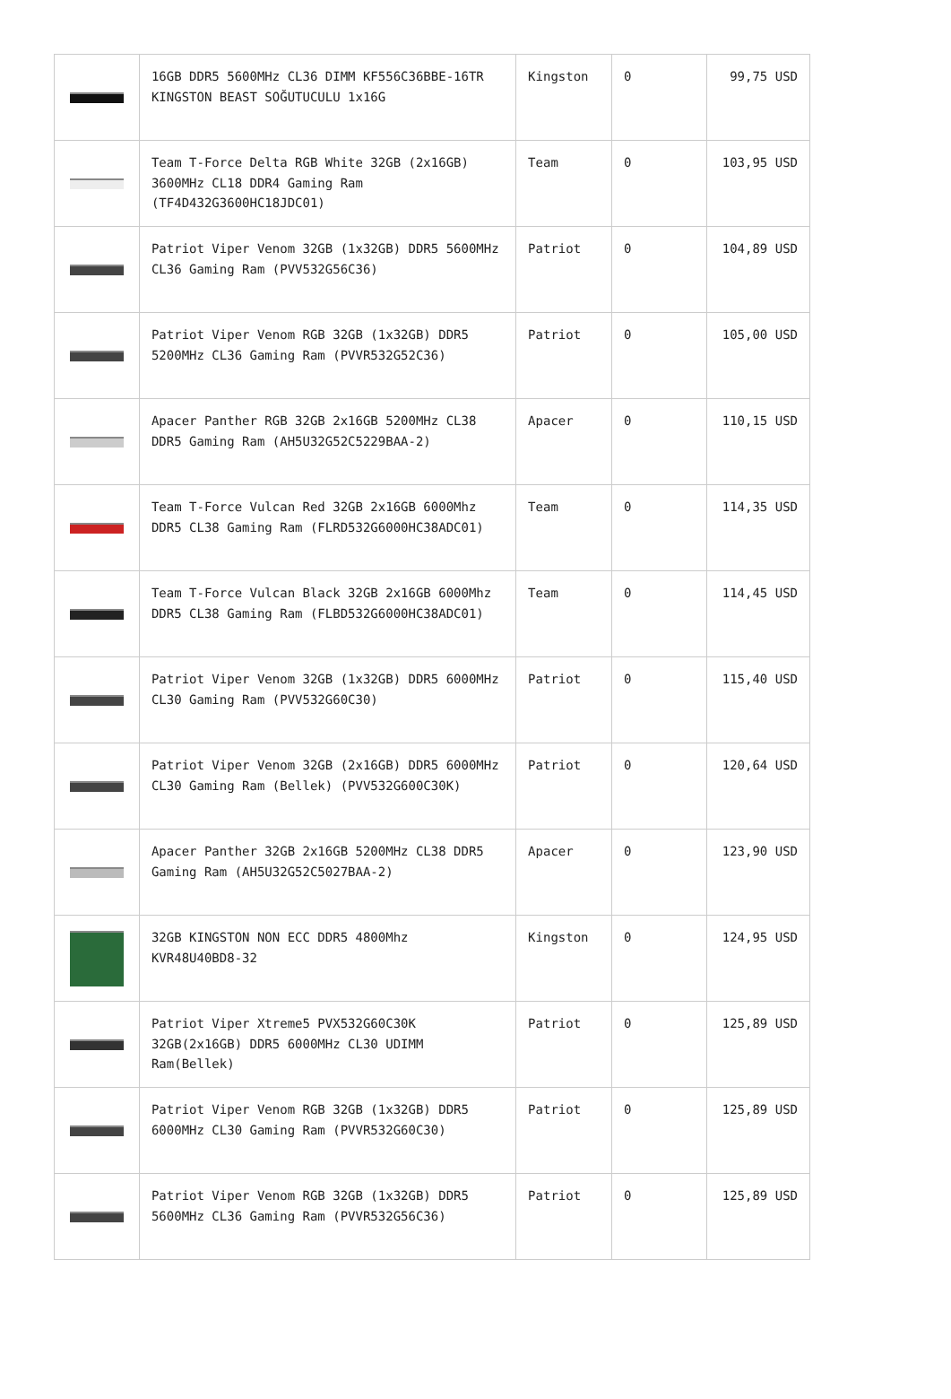| | 16GB DDR5 5600MHz CL36 DIMM KF556C36BBE-16TR KINGSTON BEAST SOĞUTUCULU 1x16G | Kingston | 0 | 99,75 USD |
| | Team T-Force Delta RGB White 32GB (2x16GB) 3600MHz CL18 DDR4 Gaming Ram (TF4D432G3600HC18JDC01) | Team | 0 | 103,95 USD |
| | Patriot Viper Venom 32GB (1x32GB) DDR5 5600MHz CL36 Gaming Ram (PVV532G56C36) | Patriot | 0 | 104,89 USD |
| | Patriot Viper Venom RGB 32GB (1x32GB) DDR5 5200MHz CL36 Gaming Ram (PVVR532G52C36) | Patriot | 0 | 105,00 USD |
| | Apacer Panther RGB 32GB 2x16GB 5200MHz CL38 DDR5 Gaming Ram (AH5U32G52C5229BAA-2) | Apacer | 0 | 110,15 USD |
| | Team T-Force Vulcan Red 32GB 2x16GB 6000Mhz DDR5 CL38 Gaming Ram (FLRD532G6000HC38ADC01) | Team | 0 | 114,35 USD |
| | Team T-Force Vulcan Black 32GB 2x16GB 6000Mhz DDR5 CL38 Gaming Ram (FLBD532G6000HC38ADC01) | Team | 0 | 114,45 USD |
| | Patriot Viper Venom 32GB (1x32GB) DDR5 6000MHz CL30 Gaming Ram (PVV532G60C30) | Patriot | 0 | 115,40 USD |
| | Patriot Viper Venom 32GB (2x16GB) DDR5 6000MHz CL30 Gaming Ram (Bellek) (PVV532G600C30K) | Patriot | 0 | 120,64 USD |
| | Apacer Panther 32GB 2x16GB 5200MHz CL38 DDR5 Gaming Ram (AH5U32G52C5027BAA-2) | Apacer | 0 | 123,90 USD |
| | 32GB KINGSTON NON ECC DDR5 4800Mhz KVR48U40BD8-32 | Kingston | 0 | 124,95 USD |
| | Patriot Viper Xtreme5 PVX532G60C30K 32GB(2x16GB) DDR5 6000MHz CL30 UDIMM Ram(Bellek) | Patriot | 0 | 125,89 USD |
| | Patriot Viper Venom RGB 32GB (1x32GB) DDR5 6000MHz CL30 Gaming Ram (PVVR532G60C30) | Patriot | 0 | 125,89 USD |
| | Patriot Viper Venom RGB 32GB (1x32GB) DDR5 5600MHz CL36 Gaming Ram (PVVR532G56C36) | Patriot | 0 | 125,89 USD |